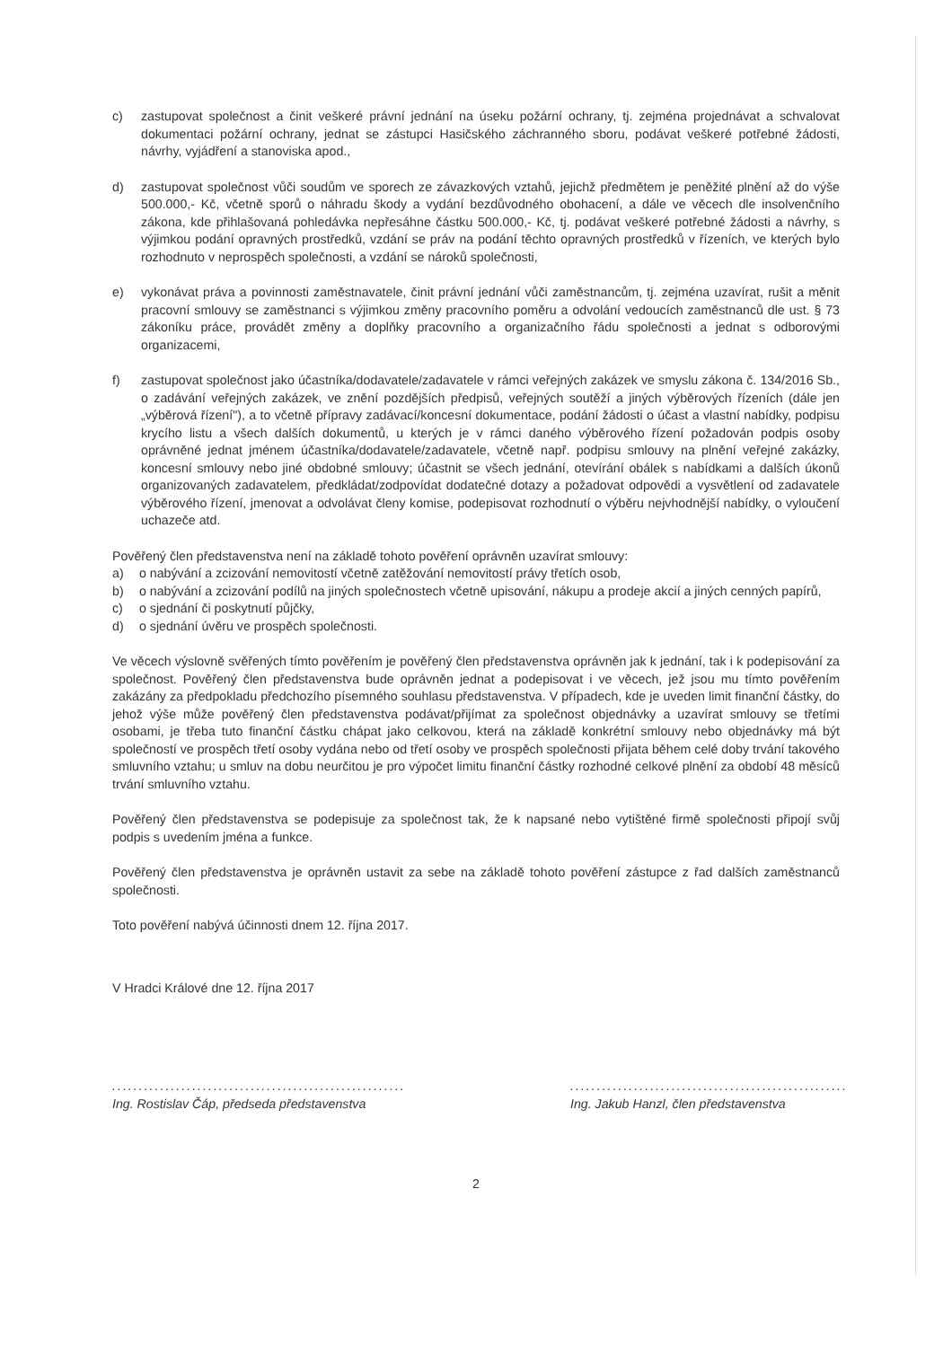c) zastupovat společnost a činit veškeré právní jednání na úseku požární ochrany, tj. zejména projednávat a schvalovat dokumentaci požární ochrany, jednat se zástupci Hasičského záchranného sboru, podávat veškeré potřebné žádosti, návrhy, vyjádření a stanoviska apod.,
d) zastupovat společnost vůči soudům ve sporech ze závazkových vztahů, jejichž předmětem je peněžité plnění až do výše 500.000,- Kč, včetně sporů o náhradu škody a vydání bezdůvodného obohacení, a dále ve věcech dle insolvenčního zákona, kde přihlašovaná pohledávka nepřesáhne částku 500.000,- Kč, tj. podávat veškeré potřebné žádosti a návrhy, s výjimkou podání opravných prostředků, vzdání se práv na podání těchto opravných prostředků v řízeních, ve kterých bylo rozhodnuto v neprospěch společnosti, a vzdání se nároků společnosti,
e) vykonávat práva a povinnosti zaměstnavatele, činit právní jednání vůči zaměstnancům, tj. zejména uzavírat, rušit a měnit pracovní smlouvy se zaměstnanci s výjimkou změny pracovního poměru a odvolání vedoucích zaměstnanců dle ust. § 73 zákoníku práce, provádět změny a doplňky pracovního a organizačního řádu společnosti a jednat s odborovými organizacemi,
f) zastupovat společnost jako účastníka/dodavatele/zadavatele v rámci veřejných zakázek ve smyslu zákona č. 134/2016 Sb., o zadávání veřejných zakázek, ve znění pozdějších předpisů, veřejných soutěží a jiných výběrových řízeních (dále jen „výběrová řízení"), a to včetně přípravy zadávací/koncesní dokumentace, podání žádosti o účast a vlastní nabídky, podpisu krycího listu a všech dalších dokumentů, u kterých je v rámci daného výběrového řízení požadován podpis osoby oprávněné jednat jménem účastníka/dodavatele/zadavatele, včetně např. podpisu smlouvy na plnění veřejné zakázky, koncesní smlouvy nebo jiné obdobné smlouvy; účastnit se všech jednání, otevírání obálek s nabídkami a dalších úkonů organizovaných zadavatelem, předkládat/zodpovídat dodatečné dotazy a požadovat odpovědi a vysvětlení od zadavatele výběrového řízení, jmenovat a odvolávat členy komise, podepisovat rozhodnutí o výběru nejvhodnější nabídky, o vyloučení uchazeče atd.
Pověřený člen představenstva není na základě tohoto pověření oprávněn uzavírat smlouvy:
a) o nabývání a zcizování nemovitostí včetně zatěžování nemovitostí právy třetích osob,
b) o nabývání a zcizování podílů na jiných společnostech včetně upisování, nákupu a prodeje akcií a jiných cenných papírů,
c) o sjednání či poskytnutí půjčky,
d) o sjednání úvěru ve prospěch společnosti.
Ve věcech výslovně svěřených tímto pověřením je pověřený člen představenstva oprávněn jak k jednání, tak i k podepisování za společnost. Pověřený člen představenstva bude oprávněn jednat a podepisovat i ve věcech, jež jsou mu tímto pověřením zakázány za předpokladu předchozího písemného souhlasu představenstva. V případech, kde je uveden limit finanční částky, do jehož výše může pověřený člen představenstva podávat/přijímat za společnost objednávky a uzavírat smlouvy se třetími osobami, je třeba tuto finanční částku chápat jako celkovou, která na základě konkrétní smlouvy nebo objednávky má být společností ve prospěch třetí osoby vydána nebo od třetí osoby ve prospěch společnosti přijata během celé doby trvání takového smluvního vztahu; u smluv na dobu neurčitou je pro výpočet limitu finanční částky rozhodné celkové plnění za období 48 měsíců trvání smluvního vztahu.
Pověřený člen představenstva se podepisuje za společnost tak, že k napsané nebo vytištěné firmě společnosti připojí svůj podpis s uvedením jména a funkce.
Pověřený člen představenstva je oprávněn ustavit za sebe na základě tohoto pověření zástupce z řad dalších zaměstnanců společnosti.
Toto pověření nabývá účinnosti dnem 12. října 2017.
V Hradci Králové dne 12. října 2017
.......................................................
Ing. Rostislav Čáp, předseda představenstva
....................................................
Ing. Jakub Hanzl, člen představenstva
2